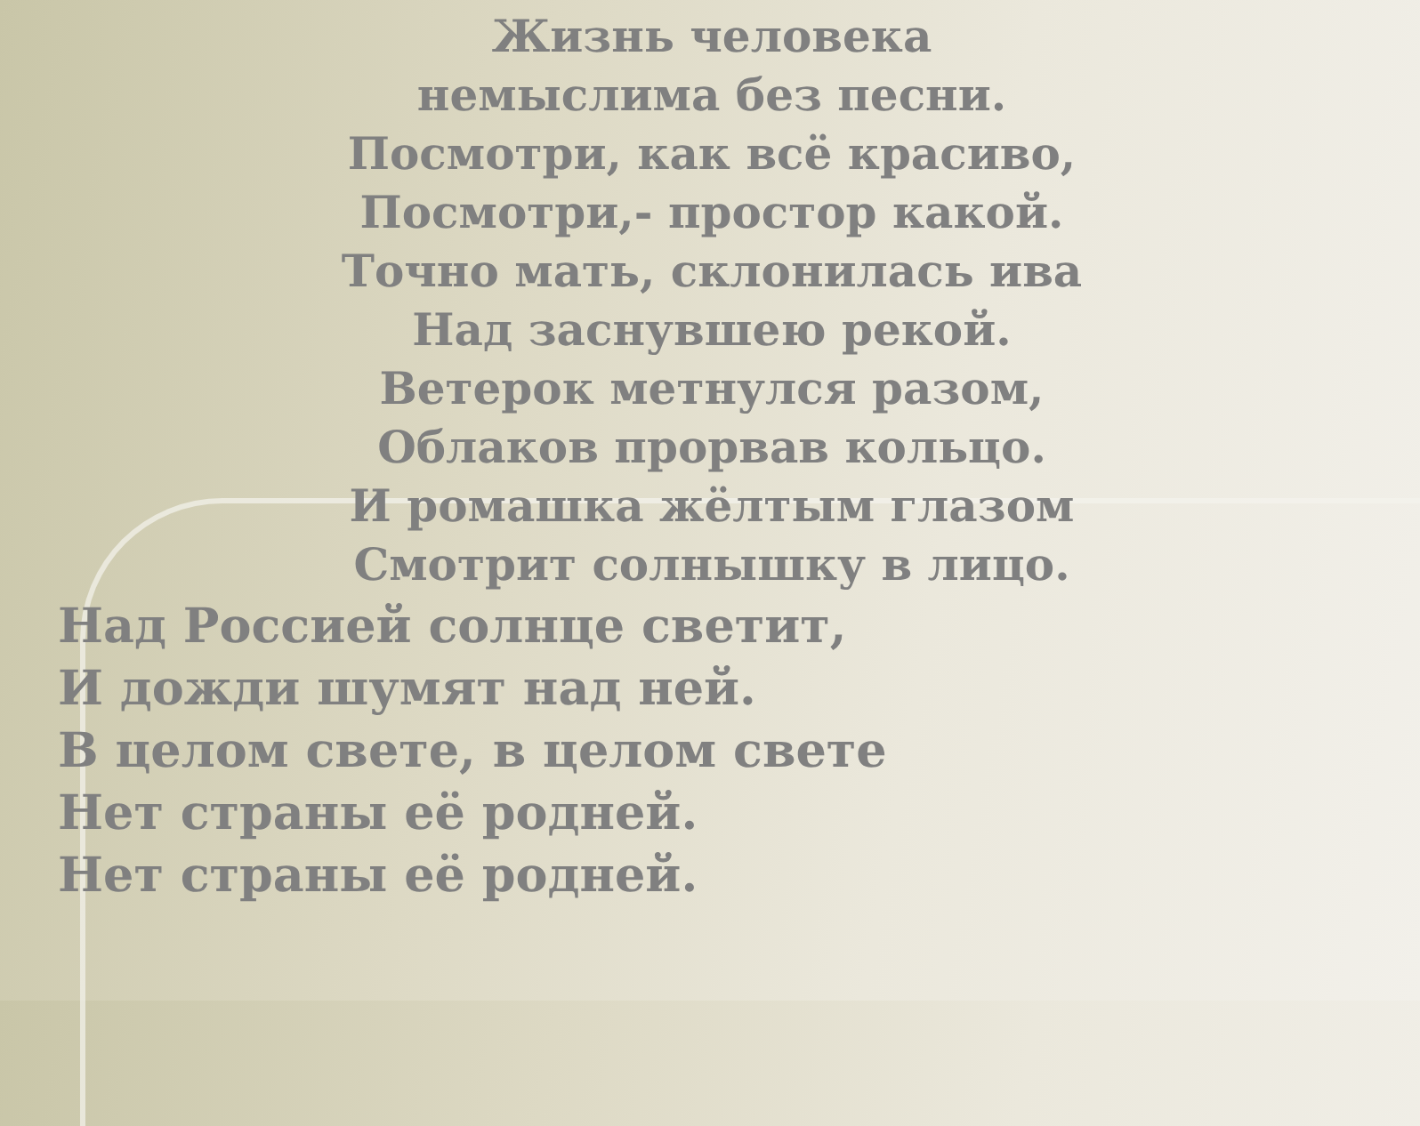Жизнь человека
немыслима без песни.
Посмотри, как всё красиво,
Посмотри,- простор какой.
Точно мать, склонилась ива
Над заснувшею рекой.
Ветерок метнулся разом,
Облаков прорвав кольцо.
И ромашка жёлтым глазом
Смотрит солнышку в лицо.
Над Россией солнце светит,
И дожди шумят над ней.
В целом свете, в целом свете
Нет страны её родней.
Нет страны её родней.